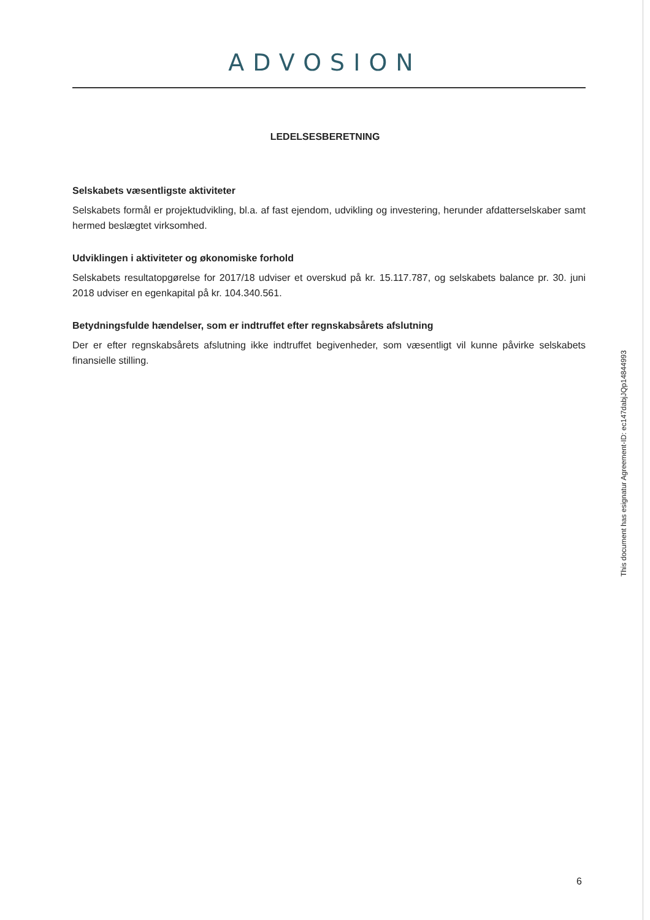ADVOSION
LEDELSESBERETNING
Selskabets væsentligste aktiviteter
Selskabets formål er projektudvikling, bl.a. af fast ejendom, udvikling og investering, herunder afdatterselskaber samt hermed beslægtet virksomhed.
Udviklingen i aktiviteter og økonomiske forhold
Selskabets resultatopgørelse for 2017/18 udviser et overskud på kr. 15.117.787, og selskabets balance pr. 30. juni 2018 udviser en egenkapital på kr. 104.340.561.
Betydningsfulde hændelser, som er indtruffet efter regnskabsårets afslutning
Der er efter regnskabsårets afslutning ikke indtruffet begivenheder, som væsentligt vil kunne påvirke selskabets finansielle stilling.
This document has esignatur Agreement-ID: ec147dabjJQp14844993
6